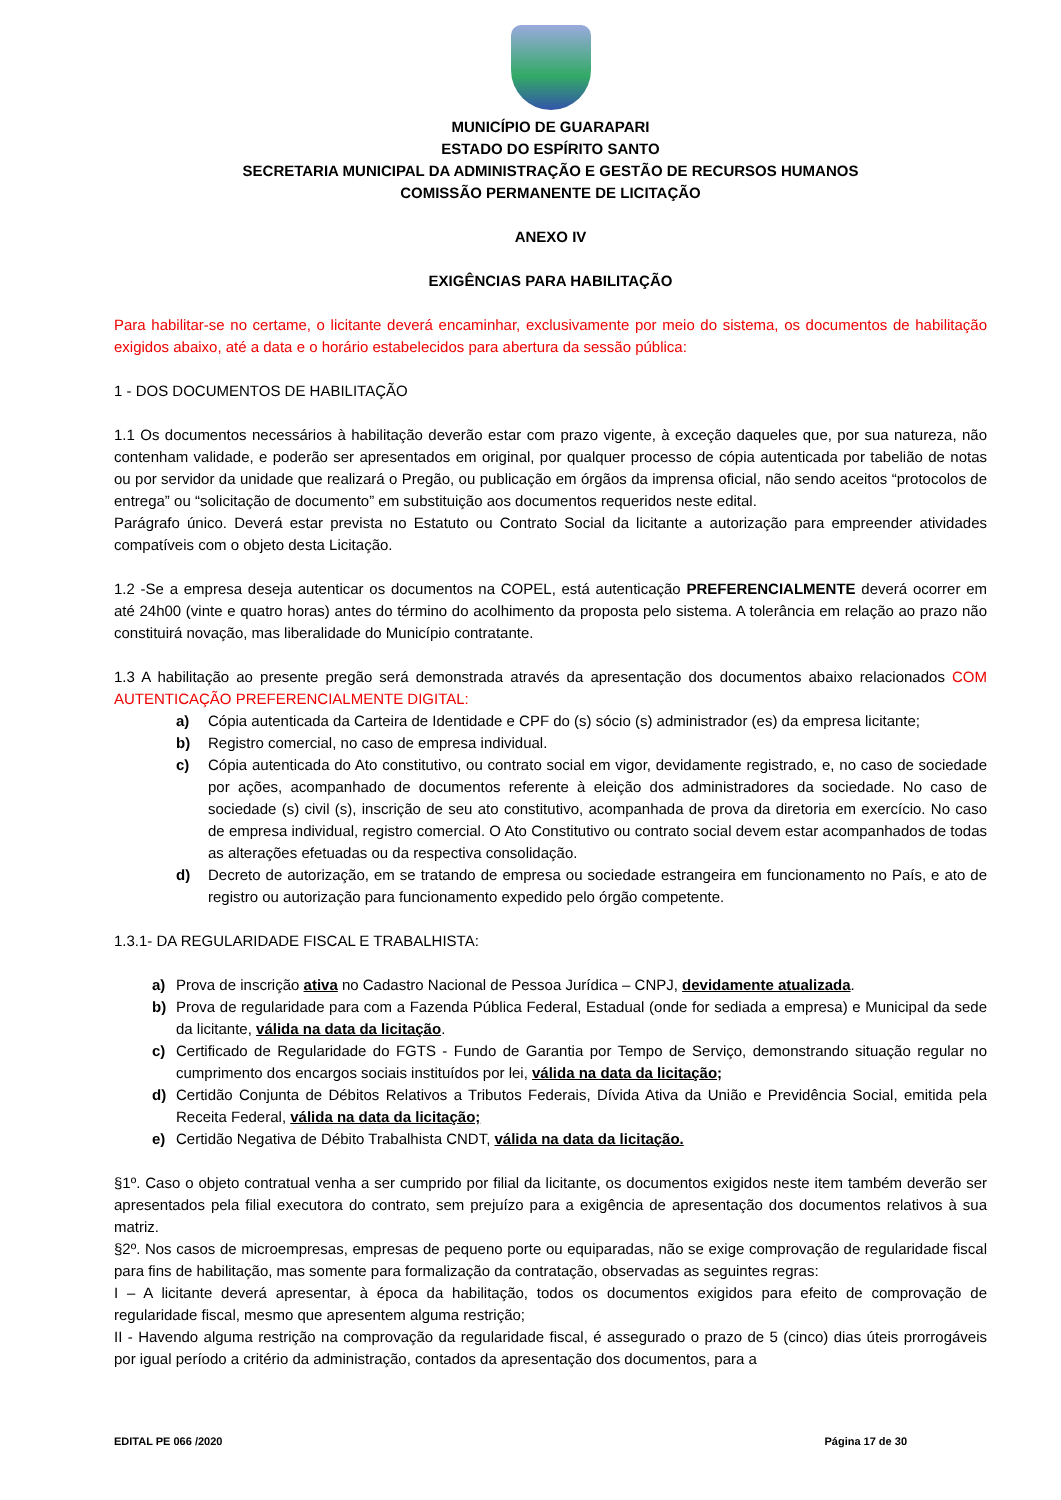MUNICÍPIO DE GUARAPARI
ESTADO DO ESPÍRITO SANTO
SECRETARIA MUNICIPAL DA ADMINISTRAÇÃO E GESTÃO DE RECURSOS HUMANOS
COMISSÃO PERMANENTE DE LICITAÇÃO
ANEXO IV
EXIGÊNCIAS PARA HABILITAÇÃO
Para habilitar-se no certame, o licitante deverá encaminhar, exclusivamente por meio do sistema, os documentos de habilitação exigidos abaixo, até a data e o horário estabelecidos para abertura da sessão pública:
1 - DOS DOCUMENTOS DE HABILITAÇÃO
1.1 Os documentos necessários à habilitação deverão estar com prazo vigente, à exceção daqueles que, por sua natureza, não contenham validade, e poderão ser apresentados em original, por qualquer processo de cópia autenticada por tabelião de notas ou por servidor da unidade que realizará o Pregão, ou publicação em órgãos da imprensa oficial, não sendo aceitos “protocolos de entrega” ou “solicitação de documento” em substituição aos documentos requeridos neste edital.
Parágrafo único. Deverá estar prevista no Estatuto ou Contrato Social da licitante a autorização para empreender atividades compatíveis com o objeto desta Licitação.
1.2 -Se a empresa deseja autenticar os documentos na COPEL, está autenticação PREFERENCIALMENTE deverá ocorrer em até 24h00 (vinte e quatro horas) antes do término do acolhimento da proposta pelo sistema. A tolerância em relação ao prazo não constituirá novação, mas liberalidade do Município contratante.
1.3 A habilitação ao presente pregão será demonstrada através da apresentação dos documentos abaixo relacionados COM AUTENTICAÇÃO PREFERENCIALMENTE DIGITAL:
a) Cópia autenticada da Carteira de Identidade e CPF do (s) sócio (s) administrador (es) da empresa licitante;
b) Registro comercial, no caso de empresa individual.
c) Cópia autenticada do Ato constitutivo, ou contrato social em vigor, devidamente registrado, e, no caso de sociedade por ações, acompanhado de documentos referente à eleição dos administradores da sociedade. No caso de sociedade (s) civil (s), inscrição de seu ato constitutivo, acompanhada de prova da diretoria em exercício. No caso de empresa individual, registro comercial. O Ato Constitutivo ou contrato social devem estar acompanhados de todas as alterações efetuadas ou da respectiva consolidação.
d) Decreto de autorização, em se tratando de empresa ou sociedade estrangeira em funcionamento no País, e ato de registro ou autorização para funcionamento expedido pelo órgão competente.
1.3.1- DA REGULARIDADE FISCAL E TRABALHISTA:
a) Prova de inscrição ativa no Cadastro Nacional de Pessoa Jurídica – CNPJ, devidamente atualizada.
b) Prova de regularidade para com a Fazenda Pública Federal, Estadual (onde for sediada a empresa) e Municipal da sede da licitante, válida na data da licitação.
c) Certificado de Regularidade do FGTS - Fundo de Garantia por Tempo de Serviço, demonstrando situação regular no cumprimento dos encargos sociais instituídos por lei, válida na data da licitação;
d) Certidão Conjunta de Débitos Relativos a Tributos Federais, Dívida Ativa da União e Previdência Social, emitida pela Receita Federal, válida na data da licitação;
e) Certidão Negativa de Débito Trabalhista CNDT, válida na data da licitação.
§1º. Caso o objeto contratual venha a ser cumprido por filial da licitante, os documentos exigidos neste item também deverão ser apresentados pela filial executora do contrato, sem prejuízo para a exigência de apresentação dos documentos relativos à sua matriz.
§2º. Nos casos de microempresas, empresas de pequeno porte ou equiparadas, não se exige comprovação de regularidade fiscal para fins de habilitação, mas somente para formalização da contratação, observadas as seguintes regras:
I – A licitante deverá apresentar, à época da habilitação, todos os documentos exigidos para efeito de comprovação de regularidade fiscal, mesmo que apresentem alguma restrição;
II - Havendo alguma restrição na comprovação da regularidade fiscal, é assegurado o prazo de 5 (cinco) dias úteis prorrogáveis por igual período a critério da administração, contados da apresentação dos documentos, para a
EDITAL PE 066 /2020 Página 17 de 30